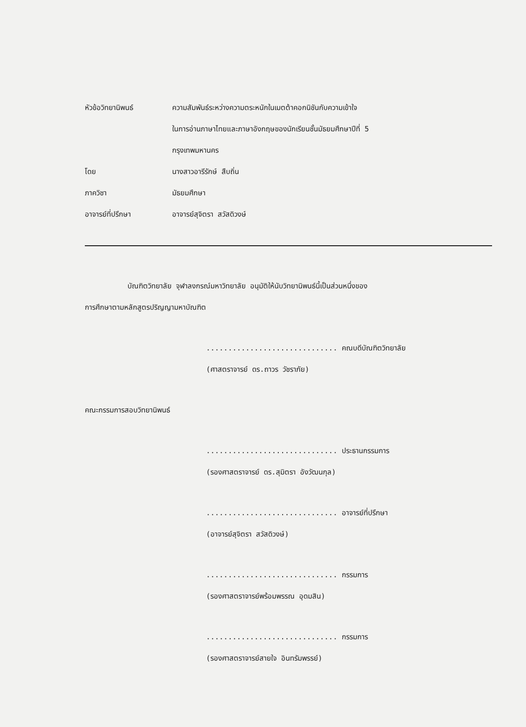หัวข้อวิทยานิพนธ์ ความสัมพันธ์ระหว่างความตระหนักในเมตต้าคอกนิชันกับความเข้าใจ
ในการอ่านภาษาไทยและภาษาอังกฤษของนักเรียนชั้นมัธยมศึกษาปีที่ 5
กรุงเทพมหานคร
โดย นางสาวอารีรักษ์ สืบถิ่น
ภาควิชา มัธยมศึกษา
อาจารย์ที่ปรึกษา อาจารย์สุจิตรา สวัสดิวงษ์
บัณฑิตวิทยาลัย จุฬาลงกรณ์มหาวิทยาลัย อนุมัติให้นับวิทยานิพนธ์นี้เป็นส่วนหนึ่งของ
การศึกษาตามหลักสูตรปริญญามหาบัณฑิต
.............................. คณบดีบัณฑิตวิทยาลัย
(ศาสตราจารย์ ดร.ถาวร วัชราภัย)
คณะกรรมการสอบวิทยานิพนธ์
.............................. ประธานกรรมการ
(รองศาสตราจารย์ ดร.สุมิตรา อังวัฒนกุล)
.............................. อาจารย์ที่ปรึกษา
(อาจารย์สุจิตรา สวัสดิวงษ์)
.............................. กรรมการ
(รองศาสตราจารย์พร้อมพรรณ อุดมสิน)
.............................. กรรมการ
(รองศาสตราจารย์สายใจ อินทรัมพรรย์)